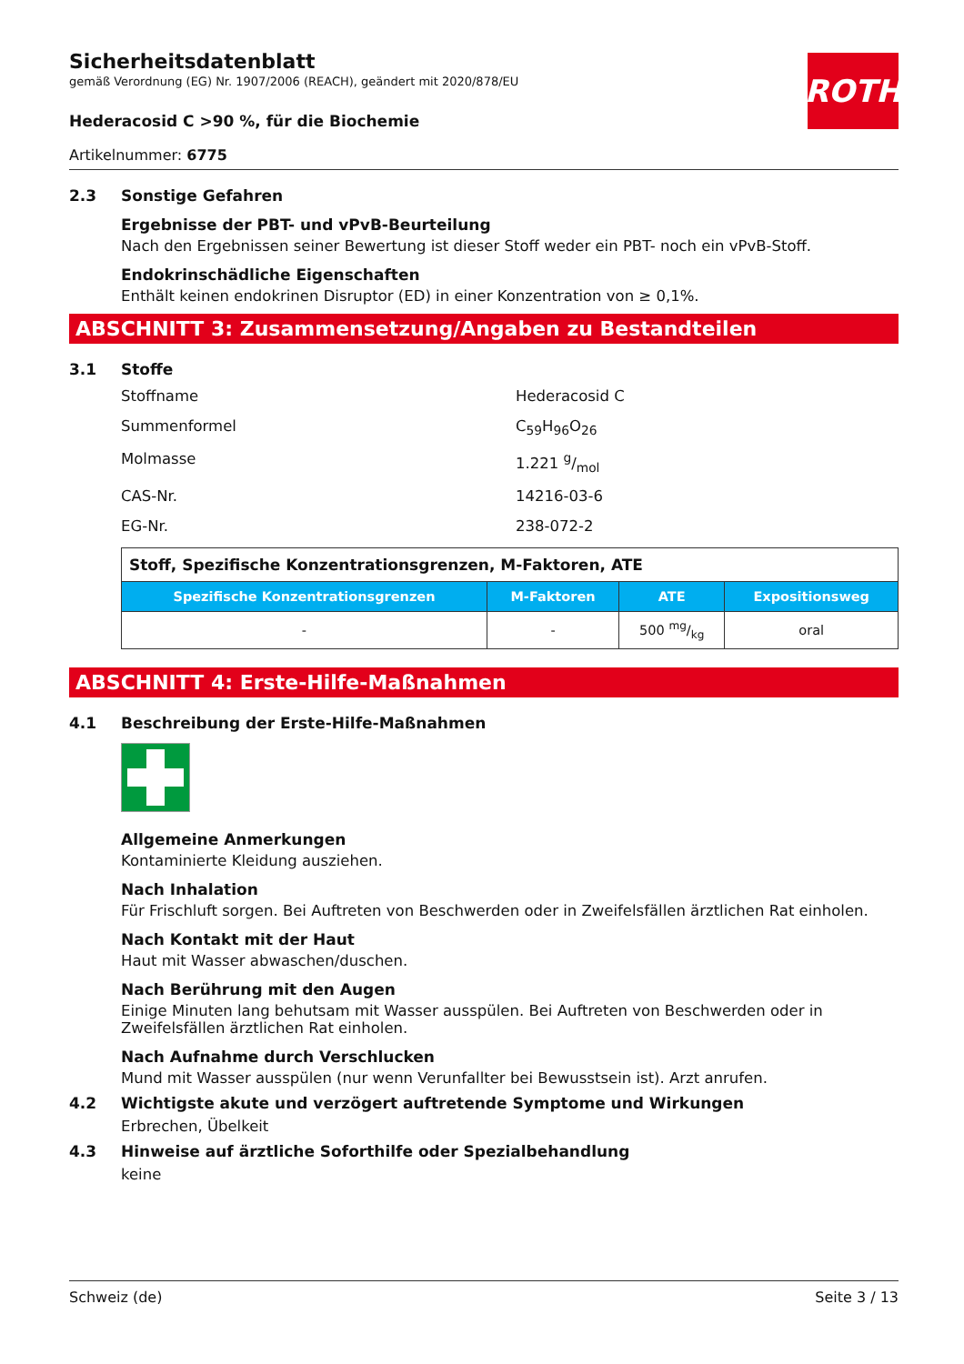ROTH
Sicherheitsdatenblatt
gemäß Verordnung (EG) Nr. 1907/2006 (REACH), geändert mit 2020/878/EU
Hederacosid C >90 %, für die Biochemie
Artikelnummer: 6775
2.3 Sonstige Gefahren
Ergebnisse der PBT- und vPvB-Beurteilung
Nach den Ergebnissen seiner Bewertung ist dieser Stoff weder ein PBT- noch ein vPvB-Stoff.
Endokrinschädliche Eigenschaften
Enthält keinen endokrinen Disruptor (ED) in einer Konzentration von ≥ 0,1%.
ABSCHNITT 3: Zusammensetzung/Angaben zu Bestandteilen
3.1 Stoffe
Stoffname Hederacosid C
Summenformel C<sub>59</sub>H<sub>96</sub>O<sub>26</sub>
Molmasse 1.221 g/mol
CAS-Nr. 14216-03-6
EG-Nr. 238-072-2
| Stoff, Spezifische Konzentrationsgrenzen, M-Faktoren, ATE | | | |
| Spezifische Konzentrationsgrenzen | M-Faktoren | ATE | Expositionsweg |
| - | - | 500 mg/kg | oral |
ABSCHNITT 4: Erste-Hilfe-Maßnahmen
4.1 Beschreibung der Erste-Hilfe-Maßnahmen
Allgemeine Anmerkungen
Kontaminierte Kleidung ausziehen.
Nach Inhalation
Für Frischluft sorgen. Bei Auftreten von Beschwerden oder in Zweifelsfällen ärztlichen Rat einholen.
Nach Kontakt mit der Haut
Haut mit Wasser abwaschen/duschen.
Nach Berührung mit den Augen
Einige Minuten lang behutsam mit Wasser ausspülen. Bei Auftreten von Beschwerden oder in Zweifelsfällen ärztlichen Rat einholen.
Nach Aufnahme durch Verschlucken
Mund mit Wasser ausspülen (nur wenn Verunfallter bei Bewusstsein ist). Arzt anrufen.
4.2 Wichtigste akute und verzögert auftretende Symptome und Wirkungen
Erbrechen, Übelkeit
4.3 Hinweise auf ärztliche Soforthilfe oder Spezialbehandlung
keine
Schweiz (de) Seite 3 / 13